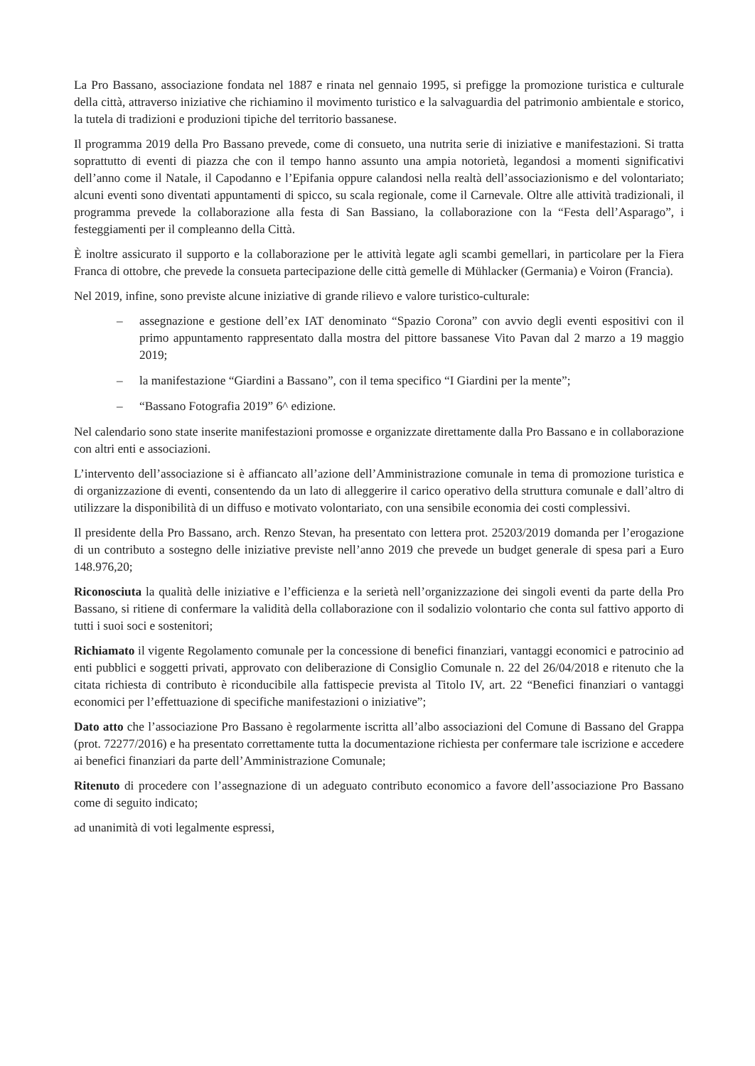La Pro Bassano, associazione fondata nel 1887 e rinata nel gennaio 1995, si prefigge la promozione turistica e culturale della città, attraverso iniziative che richiamino il movimento turistico e la salvaguardia del patrimonio ambientale e storico, la tutela di tradizioni e produzioni tipiche del territorio bassanese.
Il programma 2019 della Pro Bassano prevede, come di consueto, una nutrita serie di iniziative e manifestazioni. Si tratta soprattutto di eventi di piazza che con il tempo hanno assunto una ampia notorietà, legandosi a momenti significativi dell’anno come il Natale, il Capodanno e l’Epifania oppure calandosi nella realtà dell’associazionismo e del volontariato; alcuni eventi sono diventati appuntamenti di spicco, su scala regionale, come il Carnevale. Oltre alle attività tradizionali, il programma prevede la collaborazione alla festa di San Bassiano, la collaborazione con la “Festa dell’Asparago”, i festeggiamenti per il compleanno della Città.
È inoltre assicurato il supporto e la collaborazione per le attività legate agli scambi gemellari, in particolare per la Fiera Franca di ottobre, che prevede la consueta partecipazione delle città gemelle di Mühlacker (Germania) e Voiron (Francia).
Nel 2019, infine, sono previste alcune iniziative di grande rilievo e valore turistico-culturale:
– assegnazione e gestione dell’ex IAT denominato “Spazio Corona” con avvio degli eventi espositivi con il primo appuntamento rappresentato dalla mostra del pittore bassanese Vito Pavan dal 2 marzo a 19 maggio 2019;
– la manifestazione “Giardini a Bassano”, con il tema specifico “I Giardini per la mente”;
– “Bassano Fotografia 2019” 6^ edizione.
Nel calendario sono state inserite manifestazioni promosse e organizzate direttamente dalla Pro Bassano e in collaborazione con altri enti e associazioni.
L’intervento dell’associazione si è affiancato all’azione dell’Amministrazione comunale in tema di promozione turistica e di organizzazione di eventi, consentendo da un lato di alleggerire il carico operativo della struttura comunale e dall’altro di utilizzare la disponibilità di un diffuso e motivato volontariato, con una sensibile economia dei costi complessivi.
Il presidente della Pro Bassano, arch. Renzo Stevan, ha presentato con lettera prot. 25203/2019 domanda per l’erogazione di un contributo a sostegno delle iniziative previste nell’anno 2019 che prevede un budget generale di spesa pari a Euro 148.976,20;
Riconosciuta la qualità delle iniziative e l’efficienza e la serietà nell’organizzazione dei singoli eventi da parte della Pro Bassano, si ritiene di confermare la validità della collaborazione con il sodalizio volontario che conta sul fattivo apporto di tutti i suoi soci e sostenitori;
Richiamato il vigente Regolamento comunale per la concessione di benefici finanziari, vantaggi economici e patrocinio ad enti pubblici e soggetti privati, approvato con deliberazione di Consiglio Comunale n. 22 del 26/04/2018 e ritenuto che la citata richiesta di contributo è riconducibile alla fattispecie prevista al Titolo IV, art. 22 “Benefici finanziari o vantaggi economici per l’effettuazione di specifiche manifestazioni o iniziative”;
Dato atto che l’associazione Pro Bassano è regolarmente iscritta all’albo associazioni del Comune di Bassano del Grappa (prot. 72277/2016) e ha presentato correttamente tutta la documentazione richiesta per confermare tale iscrizione e accedere ai benefici finanziari da parte dell’Amministrazione Comunale;
Ritenuto di procedere con l’assegnazione di un adeguato contributo economico a favore dell’associazione Pro Bassano come di seguito indicato;
ad unanimità di voti legalmente espressi,